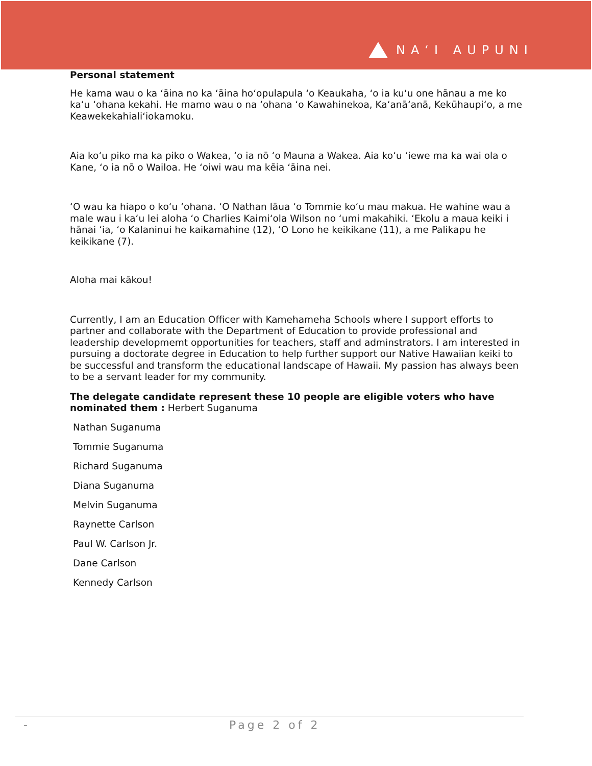NAʻI AUPUNI
Personal statement
He kama wau o ka ʻāina no ka ʻāina hoʻopulapula ʻo Keaukaha, ʻo ia kuʻu one hānau a me ko kaʻu ʻohana kekahi. He mamo wau o na ʻohana ʻo Kawahinekoa, Kaʻanāʻanā, Kekūhaupiʻo, a me Keawekekahialiʻiokamoku.
Aia koʻu piko ma ka piko o Wakea, ʻo ia nō ʻo Mauna a Wakea. Aia koʻu ʻiewe ma ka wai ola o Kane, ʻo ia nō o Wailoa. He ʻoiwi wau ma kēia ʻāina nei.
ʻO wau ka hiapo o koʻu ʻohana. ʻO Nathan lāua ʻo Tommie koʻu mau makua. He wahine wau a male wau i kaʻu lei aloha ʻo Charlies Kaimiʻola Wilson no ʻumi makahiki. ʻEkolu a maua keiki i hānai ʻia, ʻo Kalaninui he kaikamahine (12), ʻO Lono he keikikane (11), a me Palikapu he keikikane (7).
Aloha mai kākou!
Currently, I am an Education Officer with Kamehameha Schools where I support efforts to partner and collaborate with the Department of Education to provide professional and leadership developmemt opportunities for teachers, staff and adminstrators. I am interested in pursuing a doctorate degree in Education to help further support our Native Hawaiian keiki to be successful and transform the educational landscape of Hawaii. My passion has always been to be a servant leader for my community.
The delegate candidate represent these 10 people are eligible voters who have nominated them : Herbert Suganuma
Nathan Suganuma
Tommie Suganuma
Richard Suganuma
Diana Suganuma
Melvin Suganuma
Raynette Carlson
Paul W. Carlson Jr.
Dane Carlson
Kennedy Carlson
- Page 2 of 2